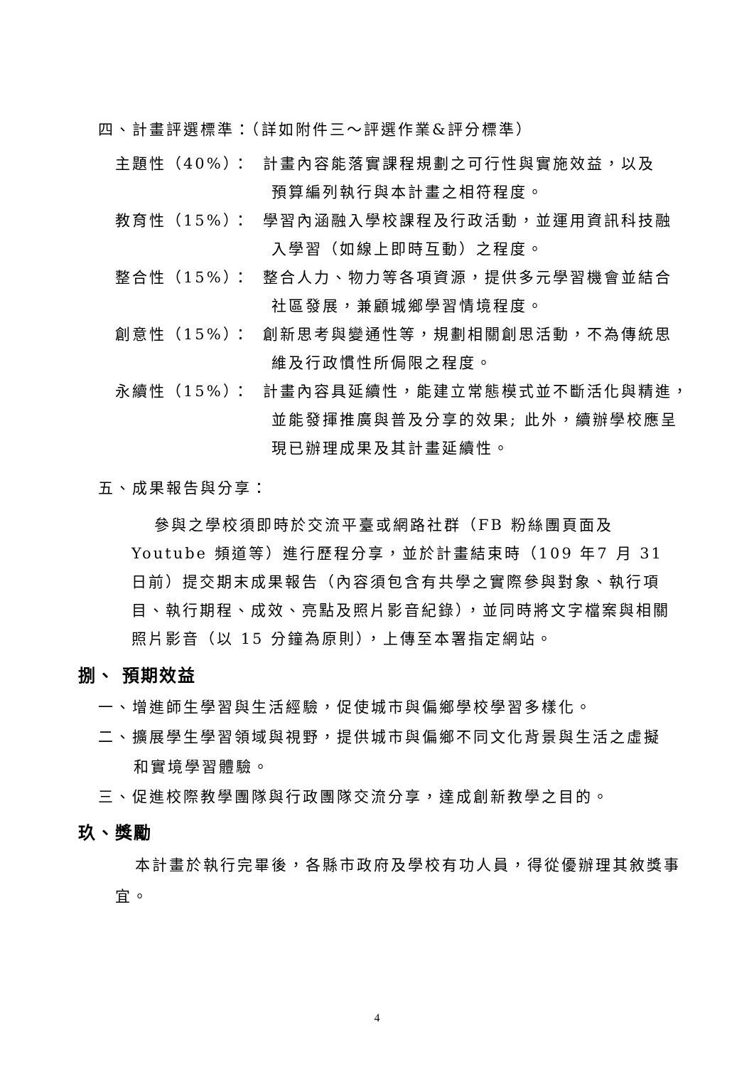四、計畫評選標準：（詳如附件三～評選作業&評分標準）
主題性（40%）： 計畫內容能落實課程規劃之可行性與實施效益，以及
預算編列執行與本計畫之相符程度。
教育性（15%）： 學習內涵融入學校課程及行政活動，並運用資訊科技融
入學習（如線上即時互動）之程度。
整合性（15%）： 整合人力、物力等各項資源，提供多元學習機會並結合
社區發展，兼顧城鄉學習情境程度。
創意性（15%）： 創新思考與變通性等，規劃相關創思活動，不為傳統思
維及行政慣性所侷限之程度。
永續性（15%）： 計畫內容具延續性，能建立常態模式並不斷活化與精進，
並能發揮推廣與普及分享的效果; 此外，續辦學校應呈
現已辦理成果及其計畫延續性。
五、成果報告與分享：
參與之學校須即時於交流平臺或網路社群（FB 粉絲團頁面及 Youtube 頻道等）進行歷程分享，並於計畫結束時（109 年7 月 31 日前）提交期末成果報告（內容須包含有共學之實際參與對象、執行項目、執行期程、成效、亮點及照片影音紀錄），並同時將文字檔案與相關照片影音（以 15 分鐘為原則），上傳至本署指定網站。
捌、 預期效益
一、增進師生學習與生活經驗，促使城市與偏鄉學校學習多樣化。
二、擴展學生學習領域與視野，提供城市與偏鄉不同文化背景與生活之虛擬
和實境學習體驗。
三、促進校際教學團隊與行政團隊交流分享，達成創新教學之目的。
玖、獎勵
本計畫於執行完畢後，各縣市政府及學校有功人員，得從優辦理其敘獎事宜。
4